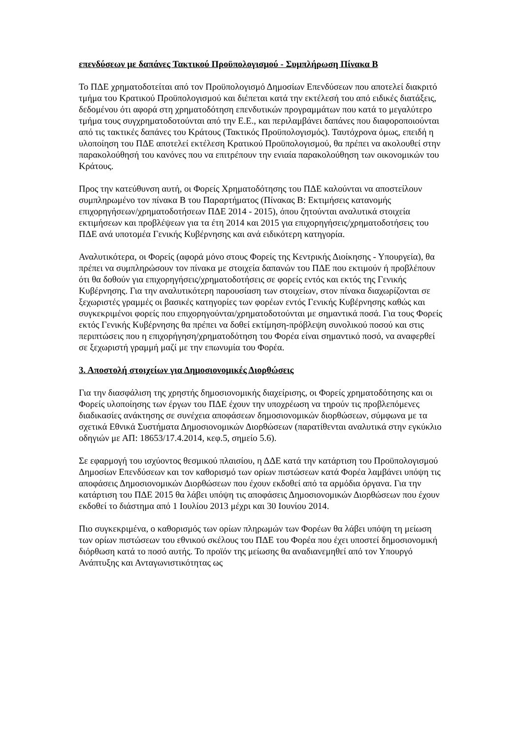επενδύσεων με δαπάνες Τακτικού Προϋπολογισμού - Συμπλήρωση Πίνακα Β
Το ΠΔΕ χρηματοδοτείται από τον Προϋπολογισμό Δημοσίων Επενδύσεων που αποτελεί διακριτό τμήμα του Κρατικού Προϋπολογισμού και διέπεται κατά την εκτέλεσή του από ειδικές διατάξεις, δεδομένου ότι αφορά στη χρηματοδότηση επενδυτικών προγραμμάτων που κατά το μεγαλύτερο τμήμα τους συγχρηματοδοτούνται από την Ε.Ε., και περιλαμβάνει δαπάνες που διαφοροποιούνται από τις τακτικές δαπάνες του Κράτους (Τακτικός Προϋπολογισμός). Ταυτόχρονα όμως, επειδή η υλοποίηση του ΠΔΕ αποτελεί εκτέλεση Κρατικού Προϋπολογισμού, θα πρέπει να ακολουθεί στην παρακολούθησή του κανόνες που να επιτρέπουν την ενιαία παρακολούθηση των οικονομικών του Κράτους.
Προς την κατεύθυνση αυτή, οι Φορείς Χρηματοδότησης του ΠΔΕ καλούνται να αποστείλουν συμπληρωμένο τον πίνακα Β του Παραρτήματος (Πίνακας Β: Εκτιμήσεις κατανομής επιχορηγήσεων/χρηματοδοτήσεων ΠΔΕ 2014 - 2015), όπου ζητούνται αναλυτικά στοιχεία εκτιμήσεων και προβλέψεων για τα έτη 2014 και 2015 για επιχορηγήσεις/χρηματοδοτήσεις του ΠΔΕ ανά υποτομέα Γενικής Κυβέρνησης και ανά ειδικότερη κατηγορία.
Αναλυτικότερα, οι Φορείς (αφορά μόνο στους Φορείς της Κεντρικής Διοίκησης - Υπουργεία), θα πρέπει να συμπληρώσουν τον πίνακα με στοιχεία δαπανών του ΠΔΕ που εκτιμούν ή προβλέπουν ότι θα δοθούν για επιχορηγήσεις/χρηματοδοτήσεις σε φορείς εντός και εκτός της Γενικής Κυβέρνησης. Για την αναλυτικότερη παρουσίαση των στοιχείων, στον πίνακα διαχωρίζονται σε ξεχωριστές γραμμές οι βασικές κατηγορίες των φορέων εντός Γενικής Κυβέρνησης καθώς και συγκεκριμένοι φορείς που επιχορηγούνται/χρηματοδοτούνται με σημαντικά ποσά. Για τους Φορείς εκτός Γενικής Κυβέρνησης θα πρέπει να δοθεί εκτίμηση-πρόβλεψη συνολικού ποσού και στις περιπτώσεις που η επιχορήγηση/χρηματοδότηση του Φορέα είναι σημαντικό ποσό, να αναφερθεί σε ξεχωριστή γραμμή μαζί με την επωνυμία του Φορέα.
3. Αποστολή στοιχείων για Δημοσιονομικές Διορθώσεις
Για την διασφάλιση της χρηστής δημοσιονομικής διαχείρισης, οι Φορείς χρηματοδότησης και οι Φορείς υλοποίησης των έργων του ΠΔΕ έχουν την υποχρέωση να τηρούν τις προβλεπόμενες διαδικασίες ανάκτησης σε συνέχεια αποφάσεων δημοσιονομικών διορθώσεων, σύμφωνα με τα σχετικά Εθνικά Συστήματα Δημοσιονομικών Διορθώσεων (παρατίθενται αναλυτικά στην εγκύκλιο οδηγιών με ΑΠ: 18653/17.4.2014, κεφ.5, σημείο 5.6).
Σε εφαρμογή του ισχύοντος θεσμικού πλαισίου, η ΔΔΕ κατά την κατάρτιση του Προϋπολογισμού Δημοσίων Επενδύσεων και τον καθορισμό των ορίων πιστώσεων κατά Φορέα λαμβάνει υπόψη τις αποφάσεις Δημοσιονομικών Διορθώσεων που έχουν εκδοθεί από τα αρμόδια όργανα. Για την κατάρτιση του ΠΔΕ 2015 θα λάβει υπόψη τις αποφάσεις Δημοσιονομικών Διορθώσεων που έχουν εκδοθεί το διάστημα από 1 Ιουλίου 2013 μέχρι και 30 Ιουνίου 2014.
Πιο συγκεκριμένα, ο καθορισμός των ορίων πληρωμών των Φορέων θα λάβει υπόψη τη μείωση των ορίων πιστώσεων του εθνικού σκέλους του ΠΔΕ του Φορέα που έχει υποστεί δημοσιονομική διόρθωση κατά το ποσό αυτής. Το προϊόν της μείωσης θα αναδιανεμηθεί από τον Υπουργό Ανάπτυξης και Ανταγωνιστικότητας ως